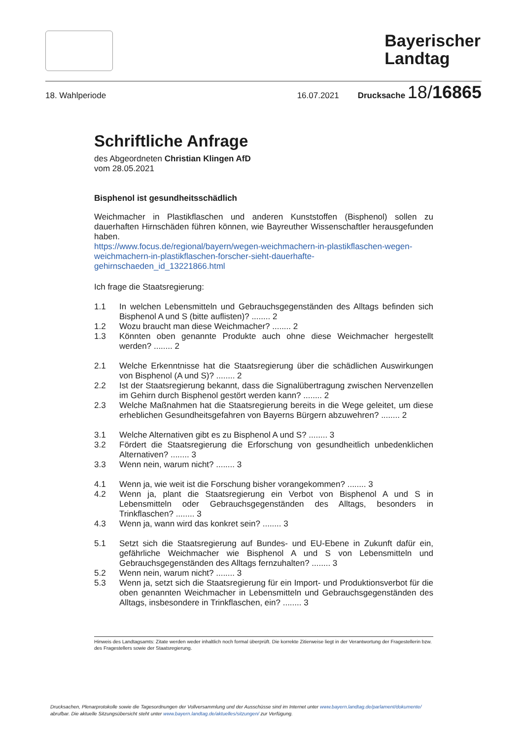Bayerischer
Landtag
18. Wahlperiode 16.07.2021 Drucksache 18/16865
Schriftliche Anfrage
des Abgeordneten Christian Klingen AfD
vom 28.05.2021
Bisphenol ist gesundheitsschädlich
Weichmacher in Plastikflaschen und anderen Kunststoffen (Bisphenol) sollen zu dauerhaften Hirnschäden führen können, wie Bayreuther Wissenschaftler herausgefunden haben.
https://www.focus.de/regional/bayern/wegen-weichmachern-in-plastikflaschen-wegen-weichmachern-in-plastikflaschen-forscher-sieht-dauerhafte-gehirnschaeden_id_13221866.html
Ich frage die Staatsregierung:
1.1 In welchen Lebensmitteln und Gebrauchsgegenständen des Alltags befinden sich Bisphenol A und S (bitte auflisten)? ........ 2
1.2 Wozu braucht man diese Weichmacher? ........ 2
1.3 Könnten oben genannte Produkte auch ohne diese Weichmacher hergestellt werden? ........ 2
2.1 Welche Erkenntnisse hat die Staatsregierung über die schädlichen Auswirkungen von Bisphenol (A und S)? ........ 2
2.2 Ist der Staatsregierung bekannt, dass die Signalübertragung zwischen Nervenzellen im Gehirn durch Bisphenol gestört werden kann? ........ 2
2.3 Welche Maßnahmen hat die Staatsregierung bereits in die Wege geleitet, um diese erheblichen Gesundheitsgefahren von Bayerns Bürgern abzuwehren? ........ 2
3.1 Welche Alternativen gibt es zu Bisphenol A und S? ........ 3
3.2 Fördert die Staatsregierung die Erforschung von gesundheitlich unbedenklichen Alternativen? ........ 3
3.3 Wenn nein, warum nicht? ........ 3
4.1 Wenn ja, wie weit ist die Forschung bisher vorangekommen? ........ 3
4.2 Wenn ja, plant die Staatsregierung ein Verbot von Bisphenol A und S in Lebensmitteln oder Gebrauchsgegenständen des Alltags, besonders in Trinkflaschen? ........ 3
4.3 Wenn ja, wann wird das konkret sein? ........ 3
5.1 Setzt sich die Staatsregierung auf Bundes- und EU-Ebene in Zukunft dafür ein, gefährliche Weichmacher wie Bisphenol A und S von Lebensmitteln und Gebrauchsgegenständen des Alltags fernzuhalten? ........ 3
5.2 Wenn nein, warum nicht? ........ 3
5.3 Wenn ja, setzt sich die Staatsregierung für ein Import- und Produktionsverbot für die oben genannten Weichmacher in Lebensmitteln und Gebrauchsgegenständen des Alltags, insbesondere in Trinkflaschen, ein? ........ 3
Hinweis des Landtagsamts: Zitate werden weder inhaltlich noch formal überprüft. Die korrekte Zitierweise liegt in der Verantwortung der Fragestellerin bzw. des Fragestellers sowie der Staatsregierung.
Drucksachen, Plenarprotokolle sowie die Tagesordnungen der Vollversammlung und der Ausschüsse sind im Internet unter www.bayern.landtag.de/parlament/dokumente/
abrufbar. Die aktuelle Sitzungsübersicht steht unter www.bayern.landtag.de/aktuelles/sitzungen/ zur Verfügung.